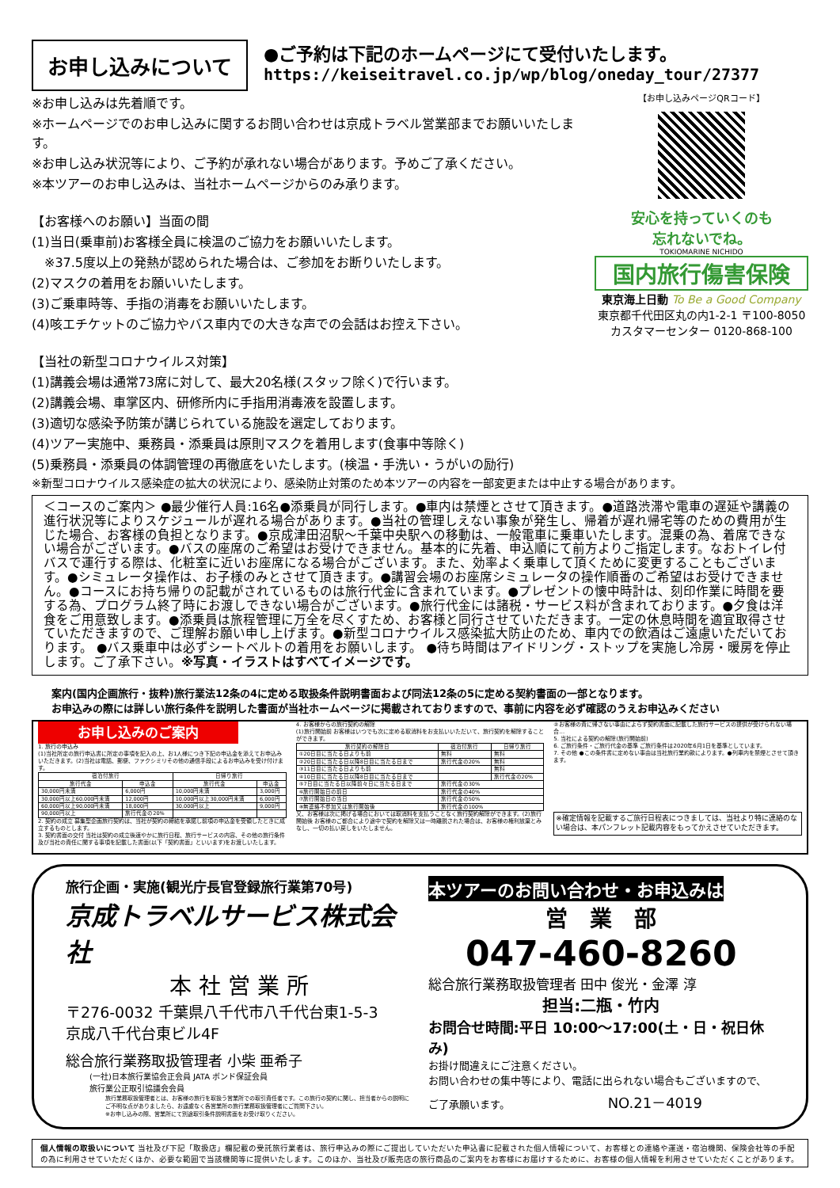お申し込みについて
●ご予約は下記のホームページにて受付いたします。
https://keiseitravel.co.jp/wp/blog/oneday_tour/27377
※お申し込みは先着順です。
※ホームページでのお申し込みに関するお問い合わせは京成トラベル営業部までお願いいたします。
※お申し込み状況等により、ご予約が承れない場合があります。予めご了承ください。
※本ツアーのお申し込みは、当社ホームページからのみ承ります。
【お客様へのお願い】当面の間
(1)当日(乗車前)お客様全員に検温のご協力をお願いいたします。
　※37.5度以上の発熱が認められた場合は、ご参加をお断りいたします。
(2)マスクの着用をお願いいたします。
(3)ご乗車時等、手指の消毒をお願いいたします。
(4)咳エチケットのご協力やバス車内での大きな声での会話はお控え下さい。
【当社の新型コロナウイルス対策】
(1)講義会場は通常73席に対して、最大20名様(スタッフ除く)で行います。
(2)講義会場、車掌区内、研修所内に手指用消毒液を設置します。
(3)適切な感染予防策が講じられている施設を選定しております。
(4)ツアー実施中、乗務員・添乗員は原則マスクを着用します(食事中等除く)
(5)乗務員・添乗員の体調管理の再徹底をいたします。(検温・手洗い・うがいの励行)
【お申し込みページQRコード】
安心を持っていくのも
忘れないでね。
TOKIOMARINE NICHIDO
国内旅行傷害保険
東京海上日動 To Be a Good Company
東京都千代田区丸の内1-2-1 〒100-8050
カスタマーセンター 0120-868-100
※新型コロナウイルス感染症の拡大の状況により、感染防止対策のため本ツアーの内容を一部変更または中止する場合があります。
＜コースのご案内＞ ●最少催行人員:16名●添乗員が同行します。●車内は禁煙とさせて頂きます。●道路渋滞や電車の遅延や講義の進行状況等によりスケジュールが遅れる場合があります。●当社の管理しえない事象が発生し、帰着が遅れ帰宅等のための費用が生じた場合、お客様の負担となります。●京成津田沼駅～千葉中央駅への移動は、一般電車に乗車いたします。混乗の為、着席できない場合がございます。●バスの座席のご希望はお受けできません。基本的に先着、申込順にて前方よりご指定します。なおトイレ付バスで運行する際は、化粧室に近いお座席になる場合がございます。また、効率よく乗車して頂くために変更することもございます。●シミュレータ操作は、お子様のみとさせて頂きます。●講習会場のお座席シミュレータの操作順番のご希望はお受けできません。●コースにお持ち帰りの記載がされているものは旅行代金に含まれています。●プレゼントの懐中時計は、刻印作業に時間を要する為、プログラム終了時にお渡しできない場合がございます。●旅行代金には諸税・サービス料が含まれております。●夕食は洋食をご用意致します。●添乗員は旅程管理に万全を尽くすため、お客様と同行させていただきます。一定の休息時間を適宜取得させていただきますので、ご理解お願い申し上げます。●新型コロナウイルス感染拡大防止のため、車内での飲酒はご遠慮いただいております。 ●バス乗車中は必ずシートベルトの着用をお願いします。 ●待ち時間はアイドリング・ストップを実施し冷房・暖房を停止します。ご了承下さい。※写真・イラストはすべてイメージです。
案内(国内企画旅行・抜粋)旅行業法12条の4に定める取扱条件説明書面および同法12条の5に定める契約書面の一部となります。
お申込みの際には詳しい旅行条件を説明した書面が当社ホームページに掲載されておりますので、事前に内容を必ず確認のうえお申込みください
お申し込みのご案内
1. 旅行の申込み
(1)当社所定の旅行申込書に所定の事項を記入の上、お1人様につき下記の申込金を添えてお申込みいただきます。(2)当社は電話、郵便、ファクシミリその他の通信手段によるお申込みを受け付けます。
| 宿泊付旅行 | | 日帰り旅行 | |
| --- | --- | --- | --- |
| 旅行代金 | 申込金 | 旅行代金 | 申込金 |
| 30,000円未満 | 6,000円 | 10,000円未満 | 3,000円 |
| 30,000円以上60,000円未満 | 12,000円 | 10,000円以上30,000円未満 | 6,000円 |
| 60,000円以上90,000円未満 | 18,000円 | 30,000円以上 | 9,000円 |
| 90,000円以上 | 旅行代金の20% | | |
2. 契約の成立 募集型企画旅行契約は、当社が契約の締結を承諾し前項の申込金を受領したときに成立するものとします。
3. 契約書面の交付 当社は契約の成立後速やかに旅行日程、旅行サービスの内容、その他の旅行条件及び当社の責任に関する事項を記載した書面(以下「契約書面」といいます)をお渡しいたします。
4. お客様からの旅行契約の解除
(1)旅行開始前 お客様はいつでも次に定める取消料をお支払いいただいて、旅行契約を解除することができます。
| 旅行契約の解除日 | 宿泊付旅行 | 日帰り旅行 |
| --- | --- | --- |
| ①20日目に当たる日よりも前 | 無料 | 無料 |
| ②20日目に当たる日以降8日目に当たる日まで | 旅行代金の20% | 無料 |
| ③11日目に当たる日よりも前 | | 無料 |
| ④10日目に当たる日以降8日目に当たる日まで | | 旅行代金の20% |
| ⑤7日目に当たる日以降前々日に当たる日まで | 旅行代金の30% | |
| ⑥旅行開始日の前日 | 旅行代金の40% | |
| ⑦旅行開始日の当日 | 旅行代金の50% | |
| ⑧無連絡不参加又は旅行開始後 | 旅行代金の100% | |
又、お客様は次に掲げる場合においては取消料を支払うことなく旅行契約解除ができます。(2)旅行開始後 お客様のご都合により途中で契約を解除又は一時離脱された場合は、お客様の権利放棄とみなし、一切の払い戻しをいたしません。
②お客様の責に帰さない事由によらず契約書面に記載した旅行サービスの提供が受けられない場合…
5. 当社による契約の解除(旅行開始前)
6. ご旅行条件・ご旅行代金の基準 ご旅行条件は2020年6月1日を基準としています。
7. その他 ●この条件書に定めない事由は当社旅行業約款によります。●列車内を禁煙とさせて頂きます。
※確定情報を記載するご旅行日程表につきましては、当社より特に連絡のない場合は、本パンフレット記載内容をもってかえさせていただきます。
旅行企画・実施(観光庁長官登録旅行業第70号)
京成トラベルサービス株式会社
本 社 営 業 所
〒276-0032 千葉県八千代市八千代台東1-5-3
京成八千代台東ビル4F
総合旅行業務取扱管理者 小柴 亜希子
(一社)日本旅行業協会正会員 JATA ボンド保証会員
旅行業公正取引協議会会員
旅行業務取扱管理者とは、お客様の旅行を取扱う営業所での取引責任者です。この旅行の契約に関し、担当者からの説明にご不明な点がありましたら、お遠慮なく各営業所の旅行業務取扱管理者にご質問下さい。
※お申し込みの際、営業所にて別途取引条件説明書面をお受け取りください。
本ツアーのお問い合わせ・お申込みは
営　業　部
047-460-8260
総合旅行業務取扱管理者 田中 俊光・金澤 淳
担当:二瓶・竹内
お問合せ時間:平日 10:00～17:00(土・日・祝日休み)
お掛け間違えにご注意ください。
お問い合わせの集中等により、電話に出られない場合もございますので、
ご了承願います。 NO.21－4019
個人情報の取扱いについて 当社及び下記「取扱店」欄記載の受託旅行業者は、旅行申込みの際にご提出していただいた申込書に記載された個人情報について、お客様との連絡や運送・宿泊機関、保険会社等の手配の為に利用させていただくほか、必要な範囲で当該機関等に提供いたします。このほか、当社及び販売店の旅行商品のご案内をお客様にお届けするために、お客様の個人情報を利用させていただくことがあります。